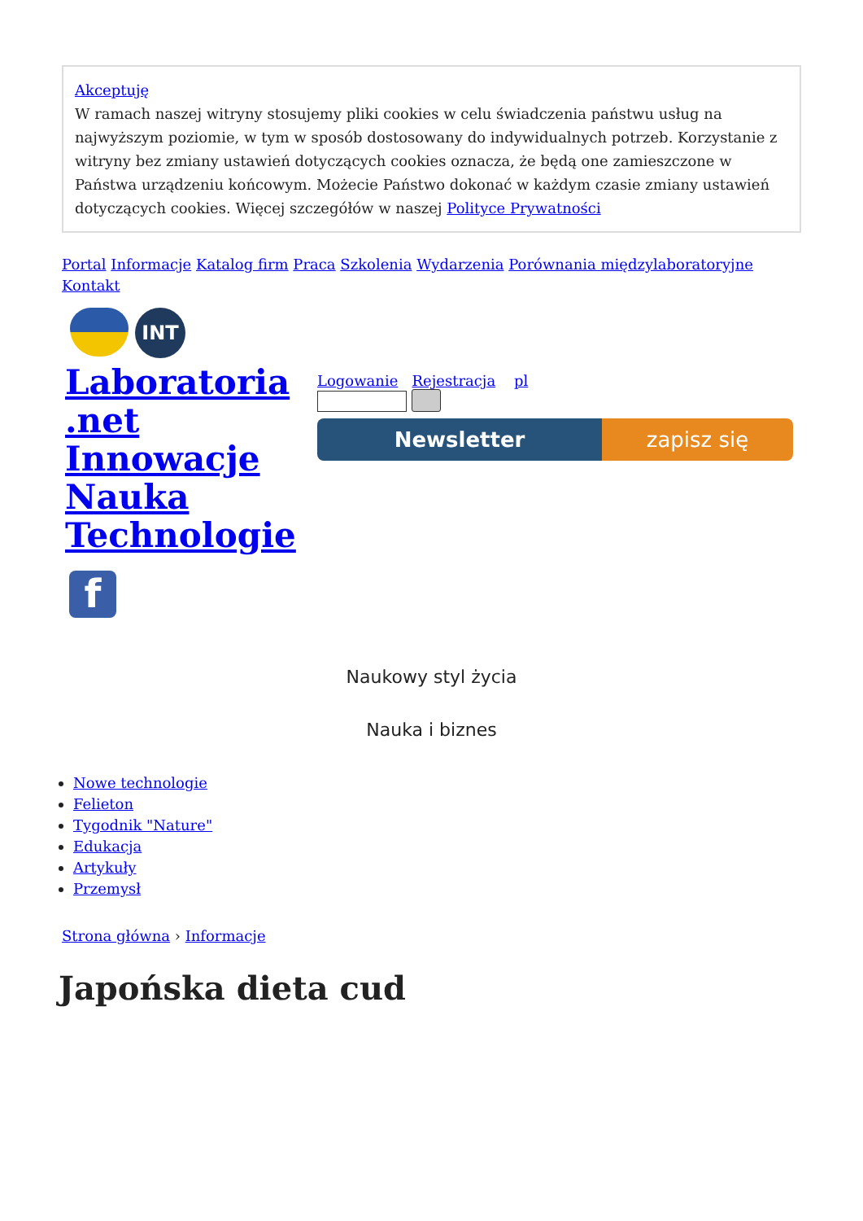Akceptuję
W ramach naszej witryny stosujemy pliki cookies w celu świadczenia państwu usług na najwyższym poziomie, w tym w sposób dostosowany do indywidualnych potrzeb. Korzystanie z witryny bez zmiany ustawień dotyczących cookies oznacza, że będą one zamieszczone w Państwa urządzeniu końcowym. Możecie Państwo dokonać w każdym czasie zmiany ustawień dotyczących cookies. Więcej szczegółów w naszej Polityce Prywatności
Portal Informacje Katalog firm Praca Szkolenia Wydarzenia Porównania międzylaboratoryjne
Kontakt
INT
Laboratoria .net
Innowacje
Nauka
Technologie
f
Logowanie Rejestracja pl
Newsletter zapisz się
Naukowy styl życia
Nauka i biznes
Nowe technologie
Felieton
Tygodnik "Nature"
Edukacja
Artykuły
Przemysł
Strona główna › Informacje
Japońska dieta cud